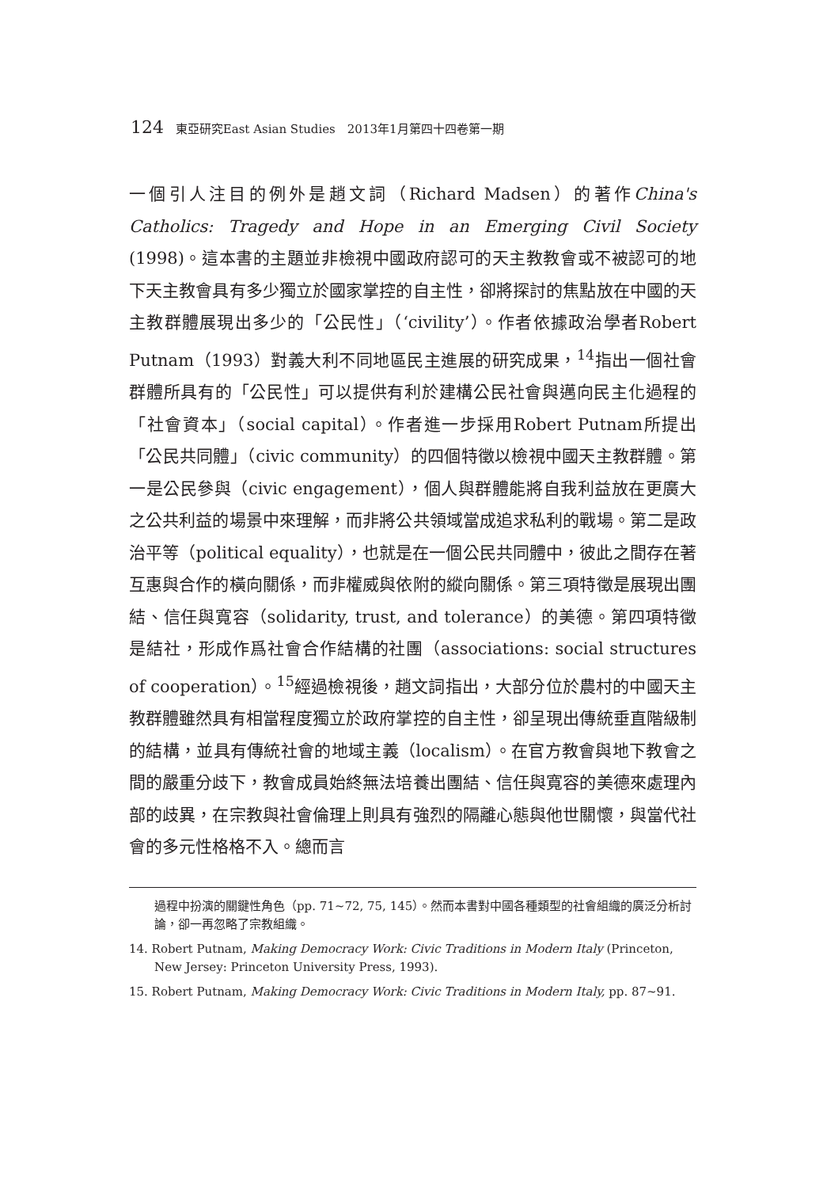124 東亞研究East Asian Studies　2013年1月第四十四卷第一期
一個引人注目的例外是趙文詞（Richard Madsen）的著作China's Catholics: Tragedy and Hope in an Emerging Civil Society (1998)。這本書的主題並非檢視中國政府認可的天主教教會或不被認可的地下天主教會具有多少獨立於國家掌控的自主性，卻將探討的焦點放在中國的天主教群體展現出多少的「公民性」（‘civility’）。作者依據政治學者Robert Putnam（1993）對義大利不同地區民主進展的研究成果，<sup>14</sup>指出一個社會群體所具有的「公民性」可以提供有利於建構公民社會與邁向民主化過程的「社會資本」（social capital）。作者進一步採用Robert Putnam所提出「公民共同體」（civic community）的四個特徵以檢視中國天主教群體。第一是公民參與（civic engagement），個人與群體能將自我利益放在更廣大之公共利益的場景中來理解，而非將公共領域當成追求私利的戰場。第二是政治平等（political equality），也就是在一個公民共同體中，彼此之間存在著互惠與合作的橫向關係，而非權威與依附的縱向關係。第三項特徵是展現出團結、信任與寬容（solidarity, trust, and tolerance）的美德。第四項特徵是結社，形成作爲社會合作結構的社團（associations: social structures of cooperation）。<sup>15</sup>經過檢視後，趙文詞指出，大部分位於農村的中國天主教群體雖然具有相當程度獨立於政府掌控的自主性，卻呈現出傳統垂直階級制的結構，並具有傳統社會的地域主義（localism）。在官方教會與地下教會之間的嚴重分歧下，教會成員始終無法培養出團結、信任與寬容的美德來處理內部的歧異，在宗教與社會倫理上則具有強烈的隔離心態與他世關懷，與當代社會的多元性格格不入。總而言
過程中扮演的關鍵性角色（pp. 71~72, 75, 145）。然而本書對中國各種類型的社會組織的廣泛分析討論，卻一再忽略了宗教組織。
14. Robert Putnam, Making Democracy Work: Civic Traditions in Modern Italy (Princeton, New Jersey: Princeton University Press, 1993).
15. Robert Putnam, Making Democracy Work: Civic Traditions in Modern Italy, pp. 87~91.